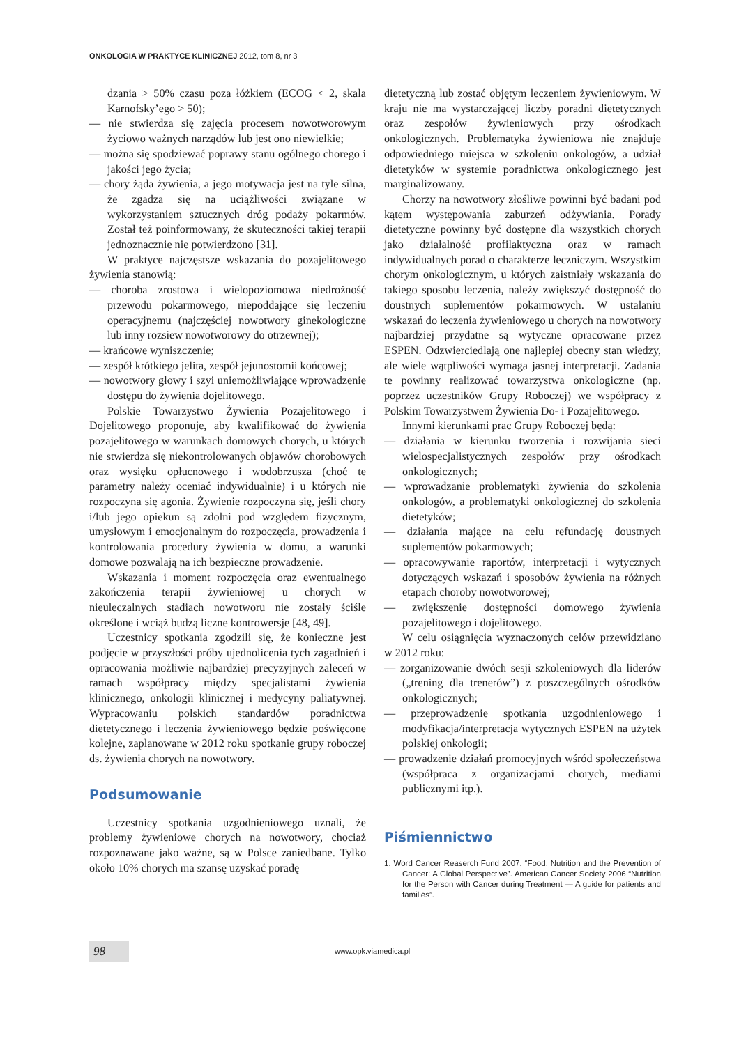ONKOLOGIA W PRAKTYCE KLINICZNEJ 2012, tom 8, nr 3
dzania > 50% czasu poza łóżkiem (ECOG < 2, skala Karnofsky’ego > 50);
— nie stwierdza się zajęcia procesem nowotworowym życiowo ważnych narządów lub jest ono niewielkie;
— można się spodziewać poprawy stanu ogólnego chorego i jakości jego życia;
— chory żąda żywienia, a jego motywacja jest na tyle silna, że zgadza się na uciążliwości związane w wykorzystaniem sztucznych dróg podaży pokarmów. Został też poinformowany, że skuteczności takiej terapii jednoznacznie nie potwierdzono [31].
W praktyce najczęstsze wskazania do pozajelitowego żywienia stanowią:
— choroba zrostowa i wielopoziomowa niedrożność przewodu pokarmowego, niepoddające się leczeniu operacyjnemu (najczęściej nowotwory ginekologiczne lub inny rozsiew nowotworowy do otrzewnej);
— krańcowe wyniszczenie;
— zespół krótkiego jelita, zespół jejunostomii końcowej;
— nowotwory głowy i szyi uniemożliwiające wprowadzenie dostępu do żywienia dojelitowego.
Polskie Towarzystwo Żywienia Pozajelitowego i Dojelitowego proponuje, aby kwalifikować do żywienia pozajelitowego w warunkach domowych chorych, u których nie stwierdza się niekontrolowanych objawów chorobowych oraz wysięku opłucnowego i wodobrzusza (choć te parametry należy oceniać indywidualnie) i u których nie rozpoczyna się agonia. Żywienie rozpoczyna się, jeśli chory i/lub jego opiekun są zdolni pod względem fizycznym, umysłowym i emocjonalnym do rozpoczęcia, prowadzenia i kontrolowania procedury żywienia w domu, a warunki domowe pozwalają na ich bezpieczne prowadzenie.
Wskazania i moment rozpoczęcia oraz ewentualnego zakończenia terapii żywieniowej u chorych w nieuleczalnych stadiach nowotworu nie zostały ściśle określone i wciąż budzą liczne kontrowersje [48, 49].
Uczestnicy spotkania zgodzili się, że konieczne jest podjęcie w przyszłości próby ujednolicenia tych zagadnień i opracowania możliwie najbardziej precyzyjnych zaleceń w ramach współpracy między specjalistami żywienia klinicznego, onkologii klinicznej i medycyny paliatywnej. Wypracowaniu polskich standardów poradnictwa dietetycznego i leczenia żywieniowego będzie poświęcone kolejne, zaplanowane w 2012 roku spotkanie grupy roboczej ds. żywienia chorych na nowotwory.
Podsumowanie
Uczestnicy spotkania uzgodnieniowego uznali, że problemy żywieniowe chorych na nowotwory, chociaż rozpoznawane jako ważne, są w Polsce zaniedbane. Tylko około 10% chorych ma szansę uzyskać poradę
dietetyczną lub zostać objętym leczeniem żywieniowym. W kraju nie ma wystarczającej liczby poradni dietetycznych oraz zespołów żywieniowych przy ośrodkach onkologicznych. Problematyka żywieniowa nie znajduje odpowiedniego miejsca w szkoleniu onkologów, a udział dietetyków w systemie poradnictwa onkologicznego jest marginalizowany.
Chorzy na nowotwory złośliwe powinni być badani pod kątem występowania zaburzeń odżywiania. Porady dietetyczne powinny być dostępne dla wszystkich chorych jako działalność profilaktyczna oraz w ramach indywidualnych porad o charakterze leczniczym. Wszystkim chorym onkologicznym, u których zaistniały wskazania do takiego sposobu leczenia, należy zwiększyć dostępność do doustnych suplementów pokarmowych. W ustalaniu wskazań do leczenia żywieniowego u chorych na nowotwory najbardziej przydatne są wytyczne opracowane przez ESPEN. Odzwierciedlają one najlepiej obecny stan wiedzy, ale wiele wątpliwości wymaga jasnej interpretacji. Zadania te powinny realizować towarzystwa onkologiczne (np. poprzez uczestników Grupy Roboczej) we współpracy z Polskim Towarzystwem Żywienia Do- i Pozajelitowego.
Innymi kierunkami prac Grupy Roboczej będą:
— działania w kierunku tworzenia i rozwijania sieci wielospecjalistycznych zespołów przy ośrodkach onkologicznych;
— wprowadzanie problematyki żywienia do szkolenia onkologów, a problematyki onkologicznej do szkolenia dietetyków;
— działania mające na celu refundację doustnych suplementów pokarmowych;
— opracowywanie raportów, interpretacji i wytycznych dotyczących wskazań i sposobów żywienia na różnych etapach choroby nowotworowej;
— zwiększenie dostępności domowego żywienia pozajelitowego i dojelitowego.
W celu osiągnięcia wyznaczonych celów przewidziano w 2012 roku:
— zorganizowanie dwóch sesji szkoleniowych dla liderów („trening dla trenerów”) z poszczególnych ośrodków onkologicznych;
— przeprowadzenie spotkania uzgodnieniowego i modyfikacja/interpretacja wytycznych ESPEN na użytek polskiej onkologii;
— prowadzenie działań promocyjnych wśród społeczeństwa (współpraca z organizacjami chorych, mediami publicznymi itp.).
Piśmiennictwo
1. Word Cancer Reaserch Fund 2007: “Food, Nutrition and the Prevention of Cancer: A Global Perspective”. American Cancer Society 2006 “Nutrition for the Person with Cancer during Treatment — A guide for patients and families”.
98 www.opk.viamedica.pl